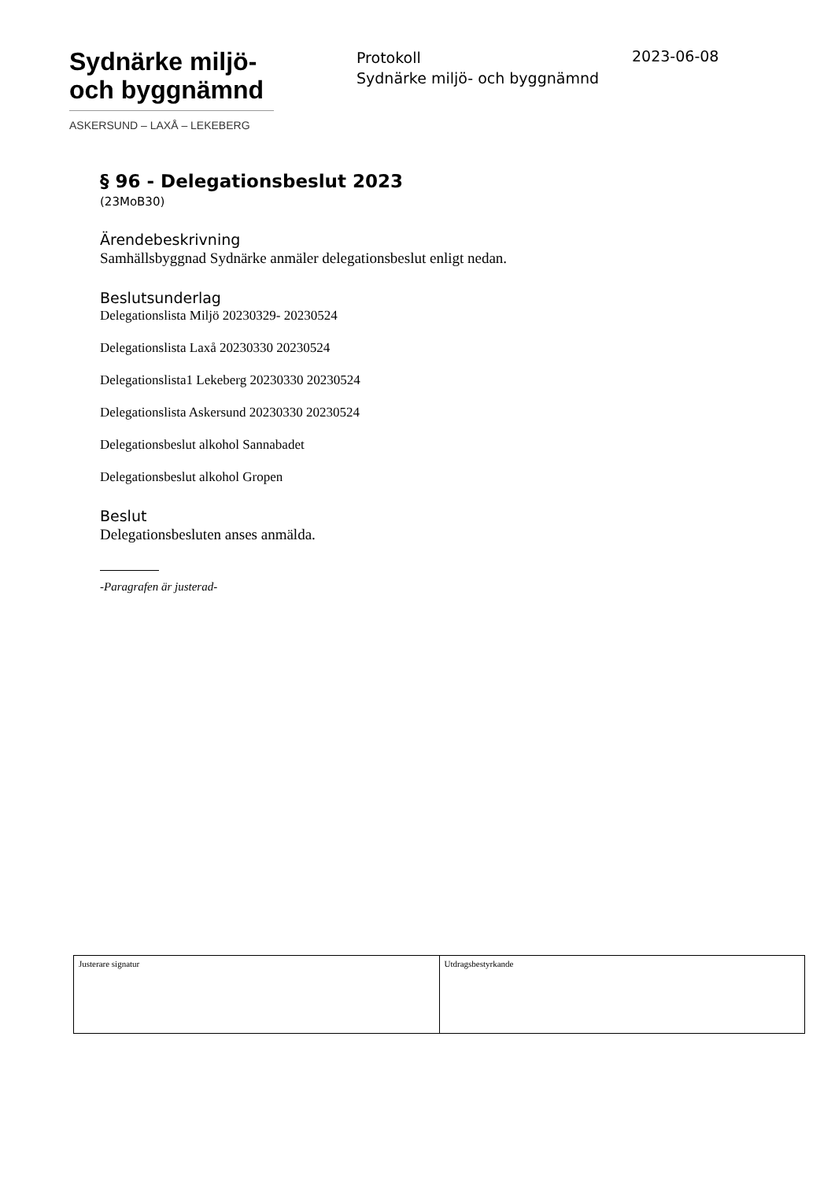Sydnärke miljö-
och byggnämnd
ASKERSUND – LAXÅ – LEKEBERG
Protokoll
Sydnärke miljö- och byggnämnd
2023-06-08
§ 96 - Delegationsbeslut 2023
(23MoB30)
Ärendebeskrivning
Samhällsbyggnad Sydnärke anmäler delegationsbeslut enligt nedan.
Beslutsunderlag
Delegationslista Miljö 20230329- 20230524
Delegationslista Laxå 20230330 20230524
Delegationslista1 Lekeberg 20230330 20230524
Delegationslista Askersund 20230330 20230524
Delegationsbeslut alkohol Sannabadet
Delegationsbeslut alkohol Gropen
Beslut
Delegationsbesluten anses anmälda.
-Paragrafen är justerad-
| Justerare signatur | Utdragsbestyrkande |